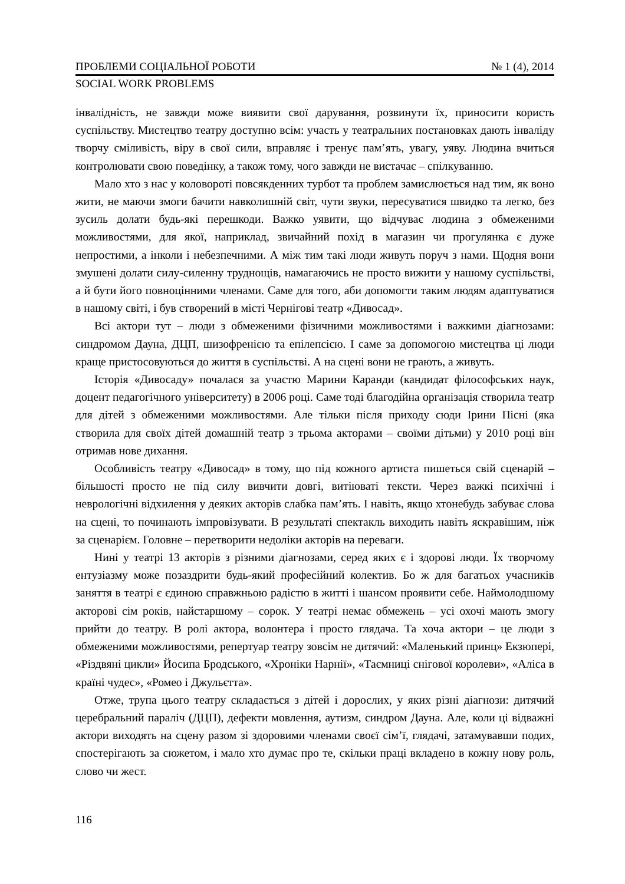ПРОБЛЕМИ СОЦІАЛЬНОЇ РОБОТИ № 1 (4), 2014
SOCIAL WORK PROBLEMS
інвалідність, не завжди може виявити свої дарування, розвинути їх, приносити користь суспільству. Мистецтво театру доступно всім: участь у театральних постановках дають інваліду творчу сміливість, віру в свої сили, вправляє і тренує пам’ять, увагу, уяву. Людина вчиться контролювати свою поведінку, а також тому, чого завжди не вистачає – спілкуванню.
Мало хто з нас у коловороті повсякденних турбот та проблем замислюється над тим, як воно жити, не маючи змоги бачити навколишній світ, чути звуки, пересуватися швидко та легко, без зусиль долати будь-які перешкоди. Важко уявити, що відчуває людина з обмеженими можливостями, для якої, наприклад, звичайний похід в магазин чи прогулянка є дуже непростими, а інколи і небезпечними. А між тим такі люди живуть поруч з нами. Щодня вони змушені долати силу-силенну труднощів, намагаючись не просто вижити у нашому суспільстві, а й бути його повноцінними членами. Саме для того, аби допомогти таким людям адаптуватися в нашому світі, і був створений в місті Чернігові театр «Дивосад».
Всі актори тут – люди з обмеженими фізичними можливостями і важкими діагнозами: синдромом Дауна, ДЦП, шизофренією та епілепсією. І саме за допомогою мистецтва ці люди краще пристосовуються до життя в суспільстві. А на сцені вони не грають, а живуть.
Історія «Дивосаду» почалася за участю Марини Каранди (кандидат філософських наук, доцент педагогічного університету) в 2006 році. Саме тоді благодійна організація створила театр для дітей з обмеженими можливостями. Але тільки після приходу сюди Ірини Пісні (яка створила для своїх дітей домашній театр з трьома акторами – своїми дітьми) у 2010 році він отримав нове дихання.
Особливість театру «Дивосад» в тому, що під кожного артиста пишеться свій сценарій – більшості просто не під силу вивчити довгі, витіюваті тексти. Через важкі психічні і неврологічні відхилення у деяких акторів слабка пам’ять. І навіть, якщо хтонебудь забуває слова на сцені, то починають імпровізувати. В результаті спектакль виходить навіть яскравішим, ніж за сценарієм. Головне – перетворити недоліки акторів на переваги.
Нині у театрі 13 акторів з різними діагнозами, серед яких є і здорові люди. Їх творчому ентузіазму може позаздрити будь-який професійний колектив. Бо ж для багатьох учасників заняття в театрі є єдиною справжньою радістю в житті і шансом проявити себе. Наймолодшому акторові сім років, найстаршому – сорок. У театрі немає обмежень – усі охочі мають змогу прийти до театру. В ролі актора, волонтера і просто глядача. Та хоча актори – це люди з обмеженими можливостями, репертуар театру зовсім не дитячий: «Маленький принц» Екзюпері, «Різдвяні цикли» Йосипа Бродського, «Хроніки Нарнії», «Таємниці снігової королеви», «Аліса в країні чудес», «Ромео і Джульєтта».
Отже, трупа цього театру складається з дітей і дорослих, у яких різні діагнози: дитячий церебральний параліч (ДЦП), дефекти мовлення, аутизм, синдром Дауна. Але, коли ці відважні актори виходять на сцену разом зі здоровими членами своєї сім’ї, глядачі, затамувавши подих, спостерігають за сюжетом, і мало хто думає про те, скільки праці вкладено в кожну нову роль, слово чи жест.
116